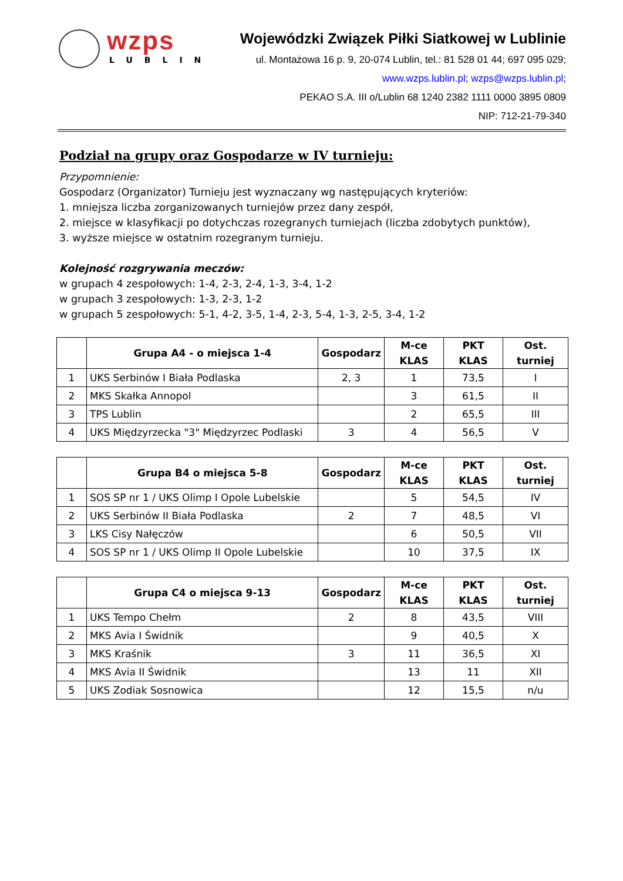wzps
LUBLIN
Wojewódzki Związek Piłki Siatkowej w Lublinie
ul. Montażowa 16 p. 9, 20-074 Lublin, tel.: 81 528 01 44; 697 095 029;
www.wzps.lublin.pl; wzps@wzps.lublin.pl;
PEKAO S.A. III o/Lublin 68 1240 2382 1111 0000 3895 0809
NIP: 712-21-79-340
Podział na grupy oraz Gospodarze w IV turnieju:
Przypomnienie:
Gospodarz (Organizator) Turnieju jest wyznaczany wg następujących kryteriów:
1. mniejsza liczba zorganizowanych turniejów przez dany zespół,
2. miejsce w klasyfikacji po dotychczas rozegranych turniejach (liczba zdobytych punktów),
3. wyższe miejsce w ostatnim rozegranym turnieju.
Kolejność rozgrywania meczów:
w grupach 4 zespołowych: 1-4, 2-3, 2-4, 1-3, 3-4, 1-2
w grupach 3 zespołowych: 1-3, 2-3, 1-2
w grupach 5 zespołowych: 5-1, 4-2, 3-5, 1-4, 2-3, 5-4, 1-3, 2-5, 3-4, 1-2
| | Grupa A4 - o miejsca 1-4 | Gospodarz | M-ce KLAS | PKT KLAS | Ost. turniej |
| --- | --- | --- | --- | --- | --- |
| 1 | UKS Serbinów I Biała Podlaska | 2, 3 | 1 | 73,5 | I |
| 2 | MKS Skałka Annopol | | 3 | 61,5 | II |
| 3 | TPS Lublin | | 2 | 65,5 | III |
| 4 | UKS Międzyrzecka "3" Międzyrzec Podlaski | 3 | 4 | 56,5 | V |
| | Grupa B4 o miejsca 5-8 | Gospodarz | M-ce KLAS | PKT KLAS | Ost. turniej |
| --- | --- | --- | --- | --- | --- |
| 1 | SOS SP nr 1 / UKS Olimp I Opole Lubelskie | | 5 | 54,5 | IV |
| 2 | UKS Serbinów II Biała Podlaska | 2 | 7 | 48,5 | VI |
| 3 | LKS Cisy Nałęczów | | 6 | 50,5 | VII |
| 4 | SOS SP nr 1 / UKS Olimp II Opole Lubelskie | | 10 | 37,5 | IX |
| | Grupa C4 o miejsca 9-13 | Gospodarz | M-ce KLAS | PKT KLAS | Ost. turniej |
| --- | --- | --- | --- | --- | --- |
| 1 | UKS Tempo Chełm | 2 | 8 | 43,5 | VIII |
| 2 | MKS Avia I Świdnik | | 9 | 40,5 | X |
| 3 | MKS Kraśnik | 3 | 11 | 36,5 | XI |
| 4 | MKS Avia II Świdnik | | 13 | 11 | XII |
| 5 | UKS Zodiak Sosnowica | | 12 | 15,5 | n/u |